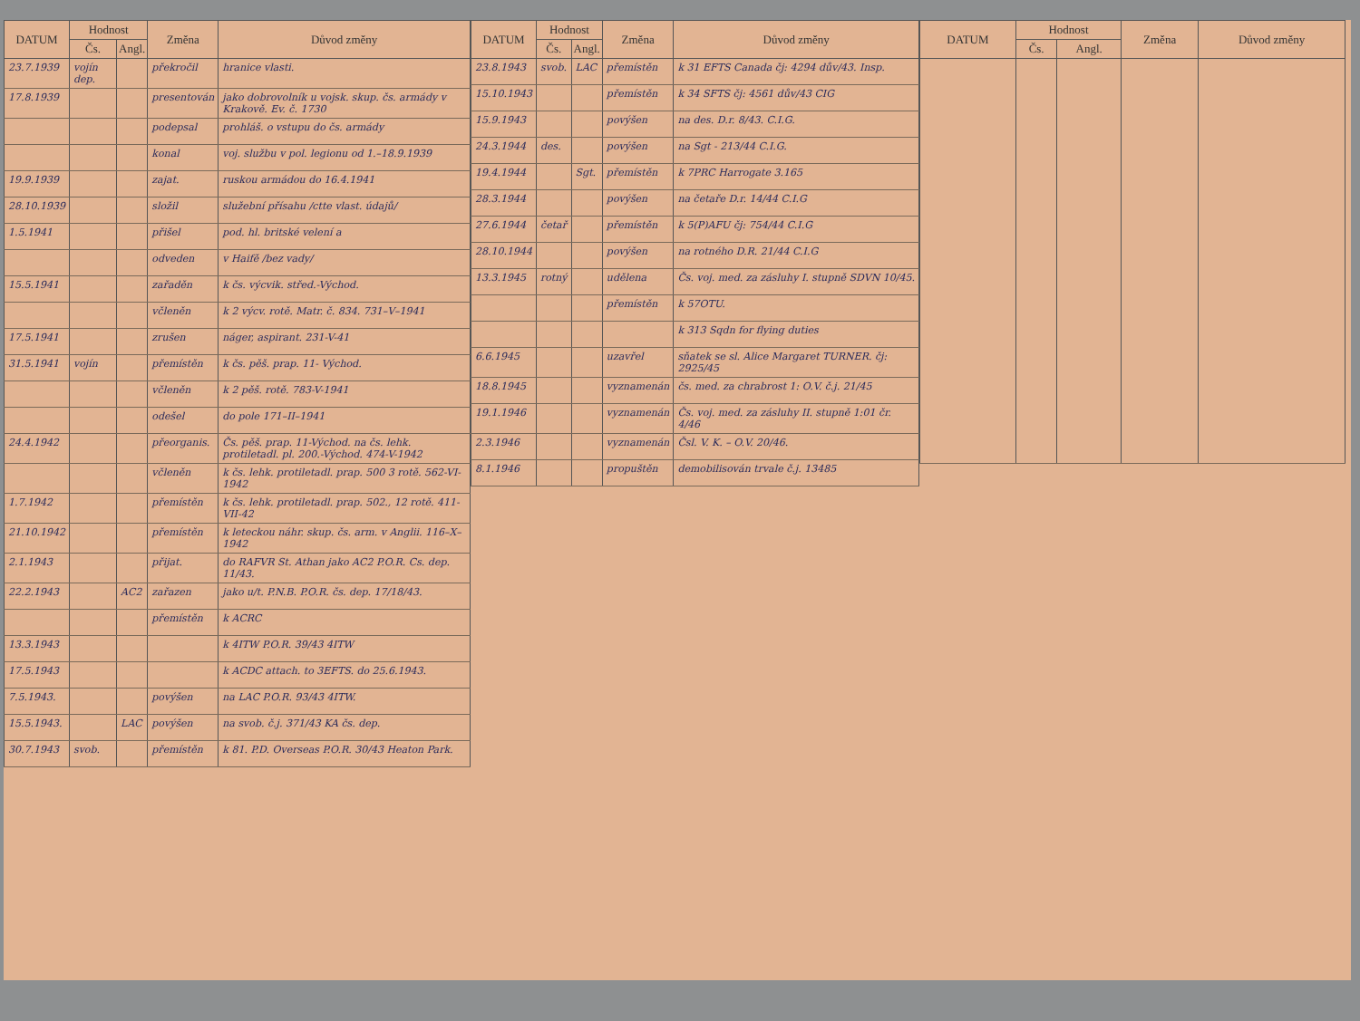| DATUM | Hodnost | | Změna | Důvod změny |
| --- | --- | --- | --- | --- |
| | Čs. | Angl. | | |
| 23.7.1939 | vojín dep. | | překročil | hranice vlasti. |
| 17.8.1939 | | | presentován | jako dobrovolník u vojsk. skup. čs. armády v Krakově. Ev. č. 1730 |
| | | | podepsal | prohláš. o vstupu do čs. armády |
| | | | konal | voj. službu v pol. legionu od 1.–18.9.1939 |
| 19.9.1939 | | | zajat. | ruskou armádou do 16.4.1941 |
| 28.10.1939 | | | složil | služební přísahu /ctte vlast. údajů/ |
| 1.5.1941 | | | přišel | pod. hl. britské velení a |
| | | | odveden | v Haifě /bez vady/ |
| 15.5.1941 | | | zařaděn | k čs. výcvik. střed.-Východ. |
| | | | včleněn | k 2 výcv. rotě. Matr. č. 834. 731–V–1941 |
| 17.5.1941 | | | zrušen | náger, aspirant. 231-V-41 |
| 31.5.1941 | vojín | | přemístěn | k čs. pěš. prap. 11- Východ. |
| | | | včleněn | k 2 pěš. rotě. 783-V-1941 |
| | | | odešel | do pole 171–II–1941 |
| 24.4.1942 | | | přeorganis. | Čs. pěš. prap. 11-Východ. na čs. lehk. protiletadl. pl. 200.-Východ. 474-V-1942 |
| | | | včleněn | k čs. lehk. protiletadl. prap. 500 3 rotě. 562-VI-1942 |
| 1.7.1942 | | | přemístěn | k čs. lehk. protiletadl. prap. 502., 12 rotě. 411-VII-42 |
| 21.10.1942 | | | přemístěn | k leteckou náhr. skup. čs. arm. v Anglii. 116–X–1942 |
| 2.1.1943 | | | přijat. | do RAFVR St. Athan jako AC2 P.O.R. Cs. dep. 11/43. |
| 22.2.1943 | | AC2 | zařazen | jako u/t. P.N.B. P.O.R. čs. dep. 17/18/43. |
| | | | přemístěn | k ACRC |
| 13.3.1943 | | | | k 4ITW P.O.R. 39/43 4ITW |
| 17.5.1943 | | | | k ACDC attach. to 3EFTS. do 25.6.1943. |
| 7.5.1943. | | | povýšen | na LAC P.O.R. 93/43 4ITW. |
| 15.5.1943. | | LAC | povýšen | na svob. č.j. 371/43 KA čs. dep. |
| 30.7.1943 | svob. | | přemístěn | k 81. P.D. Overseas P.O.R. 30/43 Heaton Park. |
| DATUM | Hodnost | | Změna | Důvod změny |
| --- | --- | --- | --- | --- |
| | Čs. | Angl. | | |
| 23.8.1943 | svob. | LAC | přemístěn | k 31 EFTS Canada čj: 4294 dův/43. Insp. |
| 15.10.1943 | | | přemístěn | k 34 SFTS čj: 4561 dův/43 CIG |
| 15.9.1943 | | | povýšen | na des. D.r. 8/43. C.I.G. |
| 24.3.1944 | des. | | povýšen | na Sgt - 213/44 C.I.G. |
| 19.4.1944 | | Sgt. | přemístěn | k 7PRC Harrogate 3.165 |
| 28.3.1944 | | | povýšen | na četaře D.r. 14/44 C.I.G |
| 27.6.1944 | četař | | přemístěn | k 5(P)AFU čj: 754/44 C.I.G |
| 28.10.1944 | | | povýšen | na rotného D.R. 21/44 C.I.G |
| 13.3.1945 | rotný | | udělena | Čs. voj. med. za zásluhy I. stupně SDVN 10/45. |
| | | | přemístěn | k 57OTU. |
| | | | | k 313 Sqdn for flying duties |
| 6.6.1945 | | | uzavřel | sňatek se sl. Alice Margaret TURNER. čj: 2925/45 |
| 18.8.1945 | | | vyznamenán | čs. med. za chrabrost 1: O.V. č.j. 21/45 |
| 19.1.1946 | | | vyznamenán | Čs. voj. med. za zásluhy II. stupně 1:01 čr. 4/46 |
| 2.3.1946 | | | vyznamenán | Čsl. V. K. – O.V. 20/46. |
| 8.1.1946 | | | propuštěn | demobilisován trvale č.j. 13485 |
| DATUM | Hodnost | | Změna | Důvod změny |
| --- | --- | --- | --- | --- |
| | Čs. | Angl. | | |